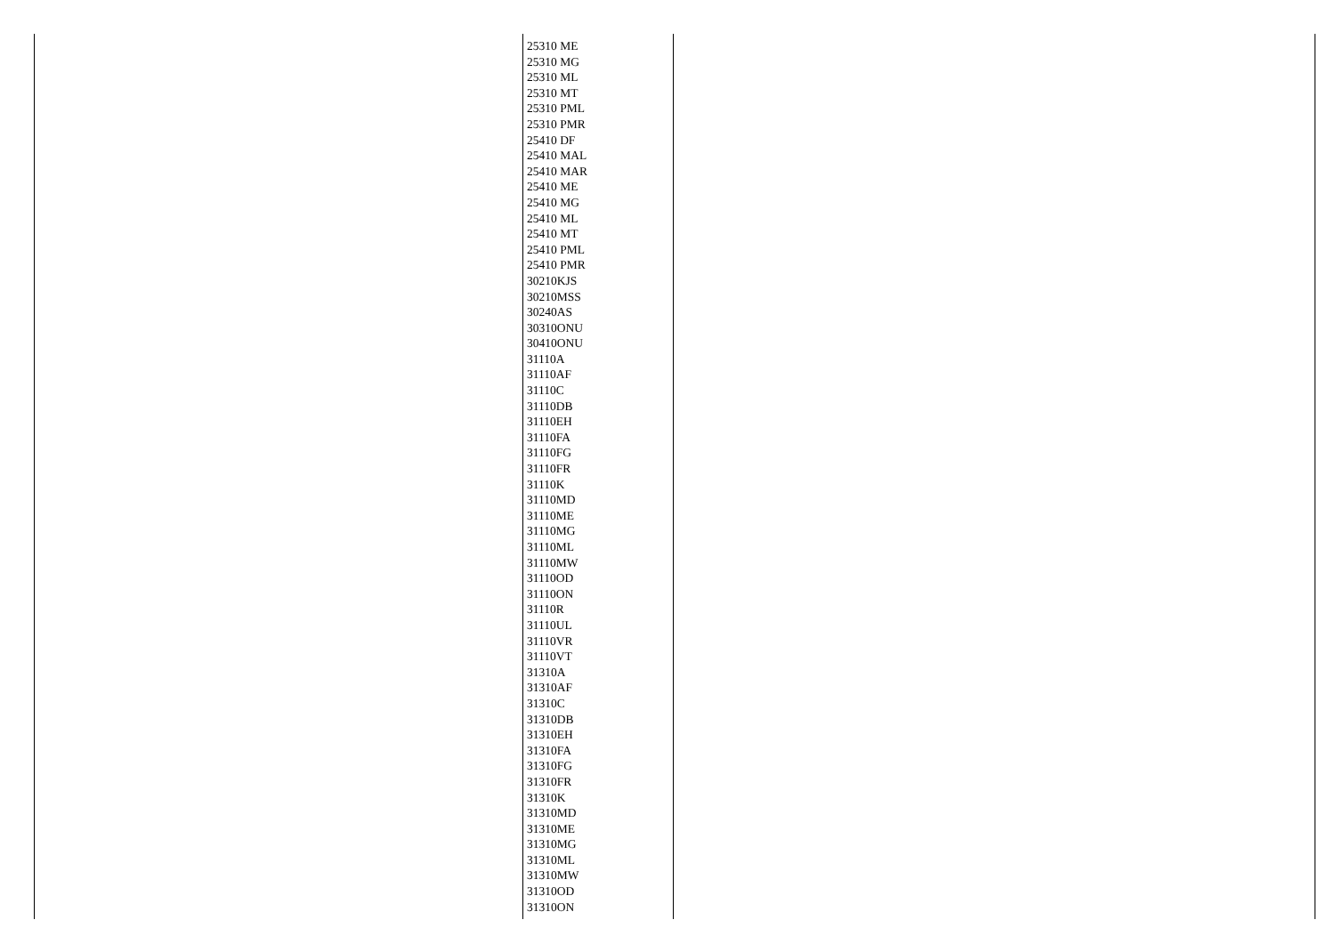| | 25310 ME 25310 MG 25310 ML 25310 MT 25310 PML 25310 PMR 25410 DF 25410 MAL 25410 MAR 25410 ME 25410 MG 25410 ML 25410 MT 25410 PML 25410 PMR 30210KJS 30210MSS 30240AS 30310ONU 30410ONU 31110A 31110AF 31110C 31110DB 31110EH 31110FA 31110FG 31110FR 31110K 31110MD 31110ME 31110MG 31110ML 31110MW 31110OD 31110ON 31110R 31110UL 31110VR 31110VT 31310A 31310AF 31310C 31310DB 31310EH 31310FA 31310FG 31310FR 31310K 31310MD 31310ME 31310MG 31310ML 31310MW 31310OD 31310ON | |